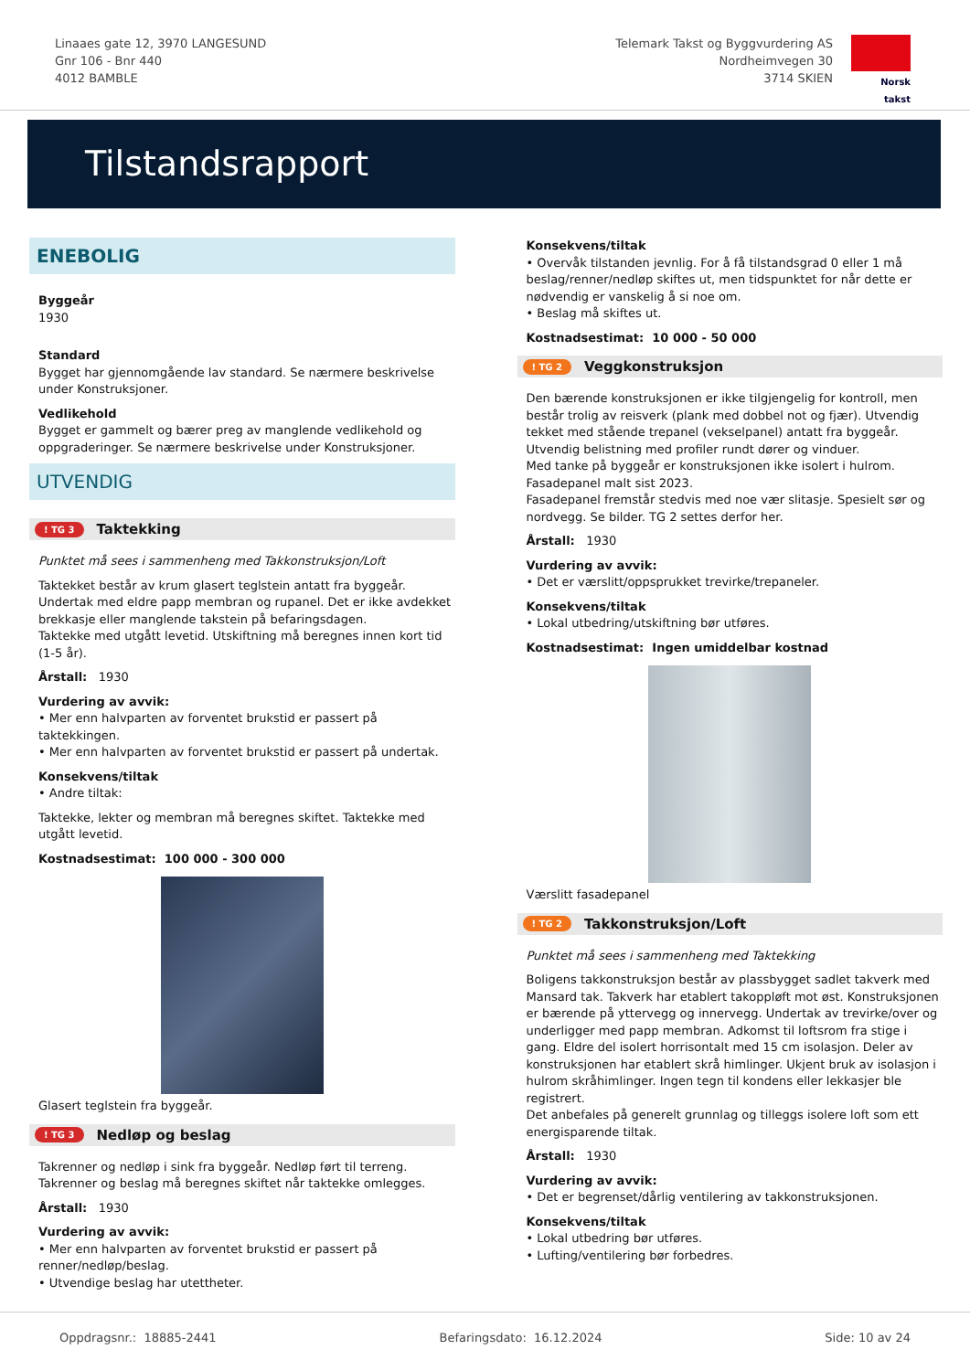Linaaes gate 12, 3970 LANGESUND
Gnr 106 - Bnr 440
4012 BAMBLE
Telemark Takst og Byggvurdering AS
Nordheimvegen 30
3714 SKIEN
Norsk takst
Tilstandsrapport
ENEBOLIG
Byggeår
1930
Standard
Bygget har gjennomgående lav standard. Se nærmere beskrivelse under Konstruksjoner.
Vedlikehold
Bygget er gammelt og bærer preg av manglende vedlikehold og oppgraderinger. Se nærmere beskrivelse under Konstruksjoner.
UTVENDIG
! TG 3 Taktekking
Punktet må sees i sammenheng med Takkonstruksjon/Loft
Taktekket består av krum glasert teglstein antatt fra byggeår. Undertak med eldre papp membran og rupanel. Det er ikke avdekket brekkasje eller manglende takstein på befaringsdagen.
Taktekke med utgått levetid. Utskiftning må beregnes innen kort tid (1-5 år).
Årstall: 1930
Vurdering av avvik:
• Mer enn halvparten av forventet brukstid er passert på taktekkingen.
• Mer enn halvparten av forventet brukstid er passert på undertak.
Konsekvens/tiltak
• Andre tiltak:
Taktekke, lekter og membran må beregnes skiftet. Taktekke med utgått levetid.
Kostnadsestimat: 100 000 - 300 000
Glasert teglstein fra byggeår.
! TG 3 Nedløp og beslag
Takrenner og nedløp i sink fra byggeår. Nedløp ført til terreng. Takrenner og beslag må beregnes skiftet når taktekke omlegges.
Årstall: 1930
Vurdering av avvik:
• Mer enn halvparten av forventet brukstid er passert på renner/nedløp/beslag.
• Utvendige beslag har utettheter.
Konsekvens/tiltak
• Overvåk tilstanden jevnlig. For å få tilstandsgrad 0 eller 1 må beslag/renner/nedløp skiftes ut, men tidspunktet for når dette er nødvendig er vanskelig å si noe om.
• Beslag må skiftes ut.
Kostnadsestimat: 10 000 - 50 000
! TG 2 Veggkonstruksjon
Den bærende konstruksjonen er ikke tilgjengelig for kontroll, men består trolig av reisverk (plank med dobbel not og fjær). Utvendig tekket med stående trepanel (vekselpanel) antatt fra byggeår. Utvendig belistning med profiler rundt dører og vinduer.
Med tanke på byggeår er konstruksjonen ikke isolert i hulrom.
Fasadepanel malt sist 2023.
Fasadepanel fremstår stedvis med noe vær slitasje. Spesielt sør og nordvegg. Se bilder. TG 2 settes derfor her.
Årstall: 1930
Vurdering av avvik:
• Det er værslitt/oppsprukket trevirke/trepaneler.
Konsekvens/tiltak
• Lokal utbedring/utskiftning bør utføres.
Kostnadsestimat: Ingen umiddelbar kostnad
Værslitt fasadepanel
! TG 2 Takkonstruksjon/Loft
Punktet må sees i sammenheng med Taktekking
Boligens takkonstruksjon består av plassbygget sadlet takverk med Mansard tak. Takverk har etablert takoppløft mot øst. Konstruksjonen er bærende på yttervegg og innervegg. Undertak av trevirke/over og underligger med papp membran. Adkomst til loftsrom fra stige i gang. Eldre del isolert horrisontalt med 15 cm isolasjon. Deler av konstruksjonen har etablert skrå himlinger. Ukjent bruk av isolasjon i hulrom skråhimlinger. Ingen tegn til kondens eller lekkasjer ble registrert.
Det anbefales på generelt grunnlag og tilleggs isolere loft som ett energisparende tiltak.
Årstall: 1930
Vurdering av avvik:
• Det er begrenset/dårlig ventilering av takkonstruksjonen.
Konsekvens/tiltak
• Lokal utbedring bør utføres.
• Lufting/ventilering bør forbedres.
Oppdragsnr.: 18885-2441 Befaringsdato: 16.12.2024 Side: 10 av 24